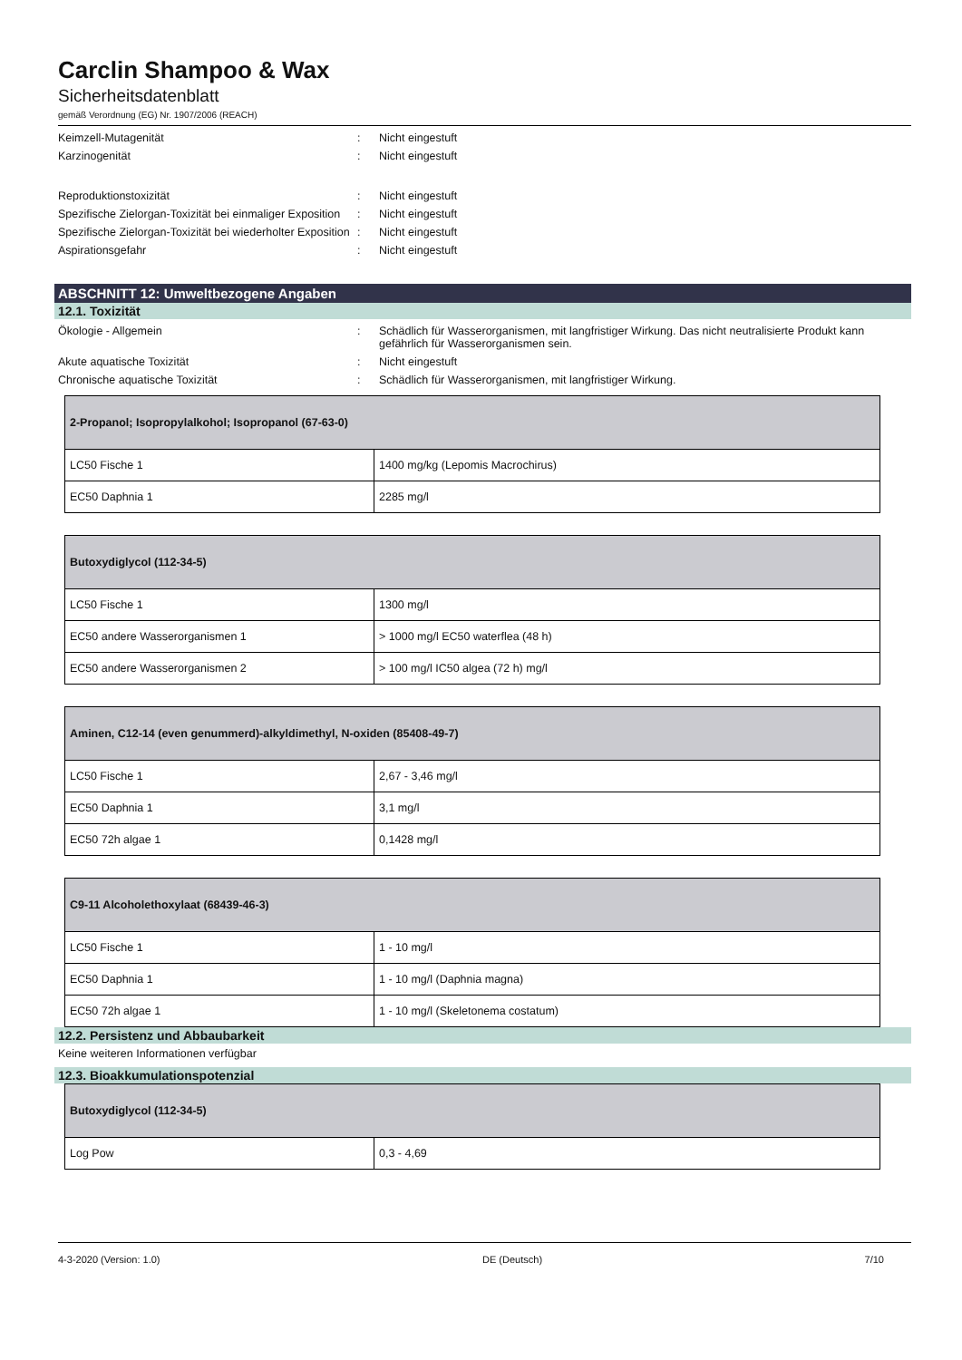Carclin Shampoo & Wax
Sicherheitsdatenblatt
gemäß Verordnung (EG) Nr. 1907/2006 (REACH)
Keimzell-Mutagenität : Nicht eingestuft
Karzinogenität : Nicht eingestuft
Reproduktionstoxizität : Nicht eingestuft
Spezifische Zielorgan-Toxizität bei einmaliger Exposition
: Nicht eingestuft
Spezifische Zielorgan-Toxizität bei wiederholter Exposition
: Nicht eingestuft
Aspirationsgefahr : Nicht eingestuft
ABSCHNITT 12: Umweltbezogene Angaben
12.1. Toxizität
Ökologie - Allgemein : Schädlich für Wasserorganismen, mit langfristiger Wirkung. Das nicht neutralisierte Produkt kann gefährlich für Wasserorganismen sein.
Akute aquatische Toxizität : Nicht eingestuft
Chronische aquatische Toxizität : Schädlich für Wasserorganismen, mit langfristiger Wirkung.
| 2-Propanol; Isopropylalkohol; Isopropanol (67-63-0) | |
| --- | --- |
| LC50 Fische 1 | 1400 mg/kg (Lepomis Macrochirus) |
| EC50 Daphnia 1 | 2285 mg/l |
| Butoxydiglycol (112-34-5) | |
| --- | --- |
| LC50 Fische 1 | 1300 mg/l |
| EC50 andere Wasserorganismen 1 | > 1000 mg/l EC50 waterflea (48 h) |
| EC50 andere Wasserorganismen 2 | > 100 mg/l IC50 algea (72 h) mg/l |
| Aminen, C12-14 (even genummerd)-alkyldimethyl, N-oxiden (85408-49-7) | |
| --- | --- |
| LC50 Fische 1 | 2,67 - 3,46 mg/l |
| EC50 Daphnia 1 | 3,1 mg/l |
| EC50 72h algae 1 | 0,1428 mg/l |
| C9-11 Alcoholethoxylaat (68439-46-3) | |
| --- | --- |
| LC50 Fische 1 | 1 - 10 mg/l |
| EC50 Daphnia 1 | 1 - 10 mg/l (Daphnia magna) |
| EC50 72h algae 1 | 1 - 10 mg/l (Skeletonema costatum) |
12.2. Persistenz und Abbaubarkeit
Keine weiteren Informationen verfügbar
12.3. Bioakkumulationspotenzial
| Butoxydiglycol (112-34-5) | |
| --- | --- |
| Log Pow | 0,3 - 4,69 |
4-3-2020 (Version: 1.0) DE (Deutsch) 7/10